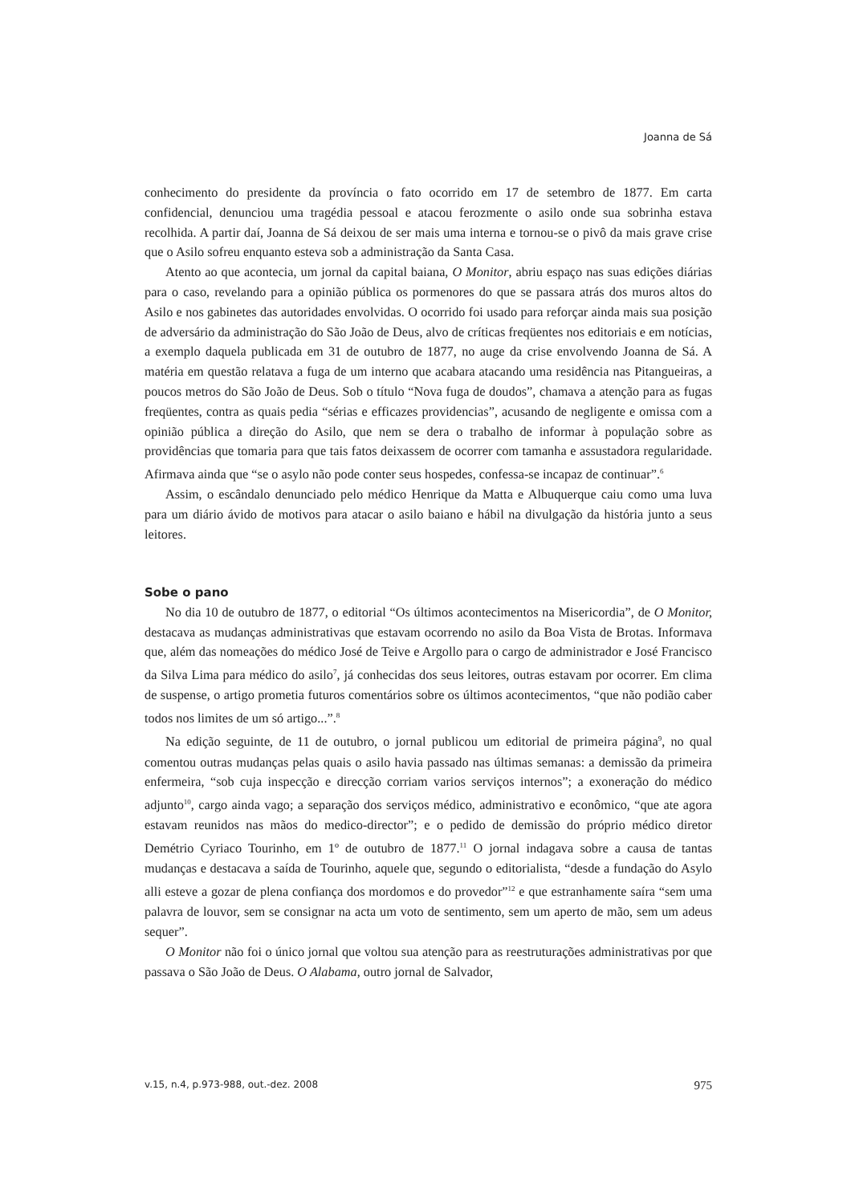Joanna de Sá
conhecimento do presidente da província o fato ocorrido em 17 de setembro de 1877. Em carta confidencial, denunciou uma tragédia pessoal e atacou ferozmente o asilo onde sua sobrinha estava recolhida. A partir daí, Joanna de Sá deixou de ser mais uma interna e tornou-se o pivô da mais grave crise que o Asilo sofreu enquanto esteva sob a administração da Santa Casa.
Atento ao que acontecia, um jornal da capital baiana, O Monitor, abriu espaço nas suas edições diárias para o caso, revelando para a opinião pública os pormenores do que se passara atrás dos muros altos do Asilo e nos gabinetes das autoridades envolvidas. O ocorrido foi usado para reforçar ainda mais sua posição de adversário da administração do São João de Deus, alvo de críticas freqüentes nos editoriais e em notícias, a exemplo daquela publicada em 31 de outubro de 1877, no auge da crise envolvendo Joanna de Sá. A matéria em questão relatava a fuga de um interno que acabara atacando uma residência nas Pitangueiras, a poucos metros do São João de Deus. Sob o título “Nova fuga de doudos”, chamava a atenção para as fugas freqüentes, contra as quais pedia “sérias e efficazes providencias”, acusando de negligente e omissa com a opinião pública a direção do Asilo, que nem se dera o trabalho de informar à população sobre as providências que tomaria para que tais fatos deixassem de ocorrer com tamanha e assustadora regularidade. Afirmava ainda que “se o asylo não pode conter seus hospedes, confessa-se incapaz de continuar”.<sup>6</sup>
Assim, o escândalo denunciado pelo médico Henrique da Matta e Albuquerque caiu como uma luva para um diário ávido de motivos para atacar o asilo baiano e hábil na divulgação da história junto a seus leitores.
Sobe o pano
No dia 10 de outubro de 1877, o editorial “Os últimos acontecimentos na Misericordia”, de O Monitor, destacava as mudanças administrativas que estavam ocorrendo no asilo da Boa Vista de Brotas. Informava que, além das nomeações do médico José de Teive e Argollo para o cargo de administrador e José Francisco da Silva Lima para médico do asilo<sup>7</sup>, já conhecidas dos seus leitores, outras estavam por ocorrer. Em clima de suspense, o artigo prometia futuros comentários sobre os últimos acontecimentos, “que não podião caber todos nos limites de um só artigo...”.<sup>8</sup>
Na edição seguinte, de 11 de outubro, o jornal publicou um editorial de primeira página<sup>9</sup>, no qual comentou outras mudanças pelas quais o asilo havia passado nas últimas semanas: a demissão da primeira enfermeira, “sob cuja inspecção e direcção corriam varios serviços internos”; a exoneração do médico adjunto<sup>10</sup>, cargo ainda vago; a separação dos serviços médico, administrativo e econômico, “que ate agora estavam reunidos nas mãos do medico-director”; e o pedido de demissão do próprio médico diretor Demétrio Cyriaco Tourinho, em 1º de outubro de 1877.<sup>11</sup> O jornal indagava sobre a causa de tantas mudanças e destacava a saída de Tourinho, aquele que, segundo o editorialista, “desde a fundação do Asylo alli esteve a gozar de plena confiança dos mordomos e do provedor”<sup>12</sup> e que estranhamente saíra “sem uma palavra de louvor, sem se consignar na acta um voto de sentimento, sem um aperto de mão, sem um adeus sequer”.
O Monitor não foi o único jornal que voltou sua atenção para as reestruturações administrativas por que passava o São João de Deus. O Alabama, outro jornal de Salvador,
v.15, n.4, p.973-988, out.-dez. 2008 975